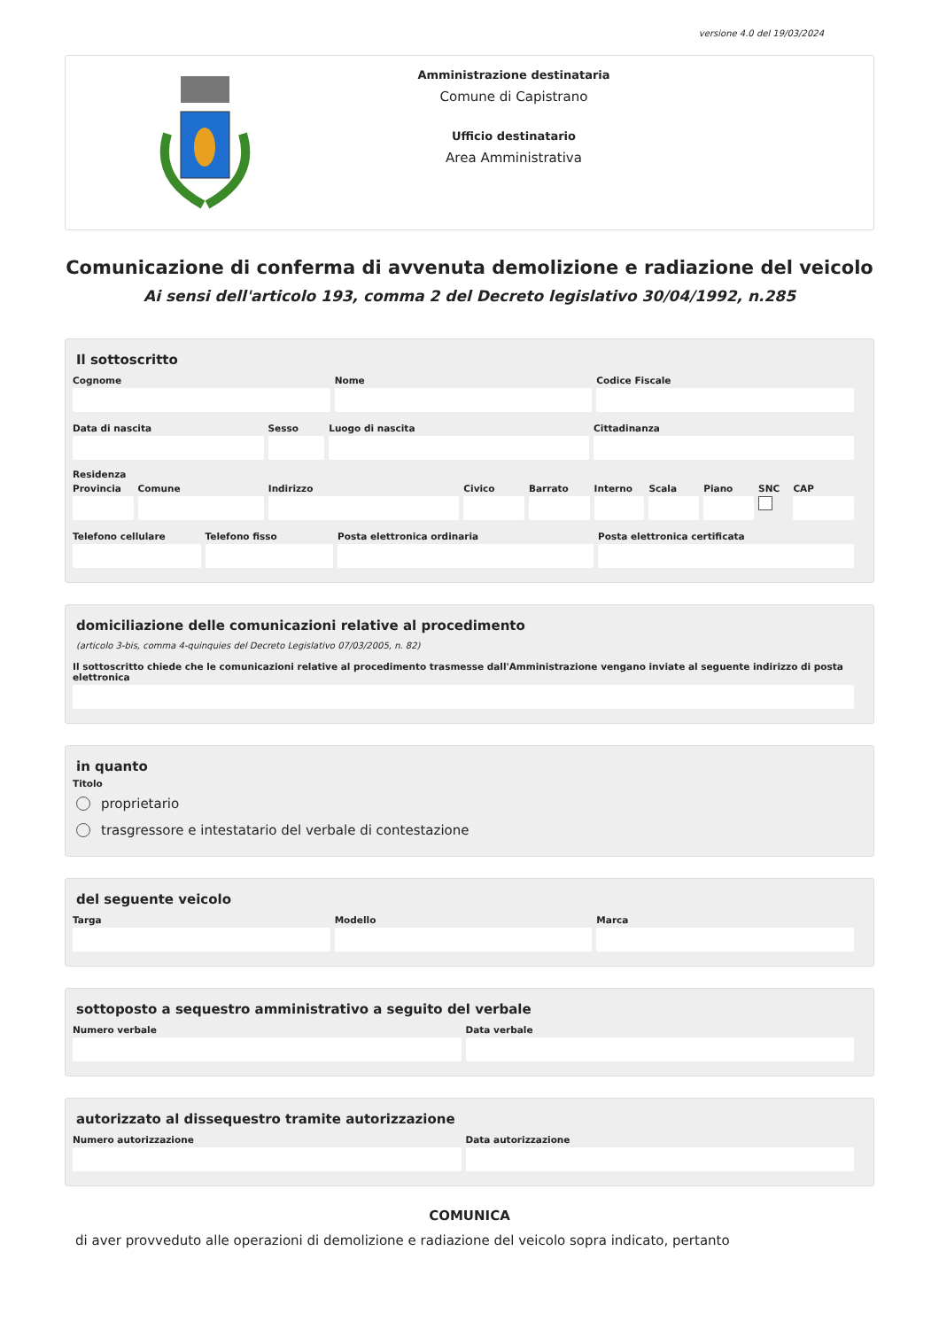versione 4.0 del 19/03/2024
Amministrazione destinataria
Comune di Capistrano
Ufficio destinatario
Area Amministrativa
Comunicazione di conferma di avvenuta demolizione e radiazione del veicolo
Ai sensi dell'articolo 193, comma 2 del Decreto legislativo 30/04/1992, n.285
Il sottoscritto
Cognome Nome Codice Fiscale
Data di nascita Sesso Luogo di nascita Cittadinanza
Residenza
Provincia Comune Indirizzo Civico Barrato Interno Scala Piano SNC CAP
Telefono cellulare Telefono fisso Posta elettronica ordinaria Posta elettronica certificata
domiciliazione delle comunicazioni relative al procedimento
(articolo 3-bis, comma 4-quinquies del Decreto Legislativo 07/03/2005, n. 82)
Il sottoscritto chiede che le comunicazioni relative al procedimento trasmesse dall'Amministrazione vengano inviate al seguente indirizzo di posta elettronica
in quanto
Titolo
proprietario
trasgressore e intestatario del verbale di contestazione
del seguente veicolo
Targa Modello Marca
sottoposto a sequestro amministrativo a seguito del verbale
Numero verbale Data verbale
autorizzato al dissequestro tramite autorizzazione
Numero autorizzazione Data autorizzazione
COMUNICA
di aver provveduto alle operazioni di demolizione e radiazione del veicolo sopra indicato, pertanto